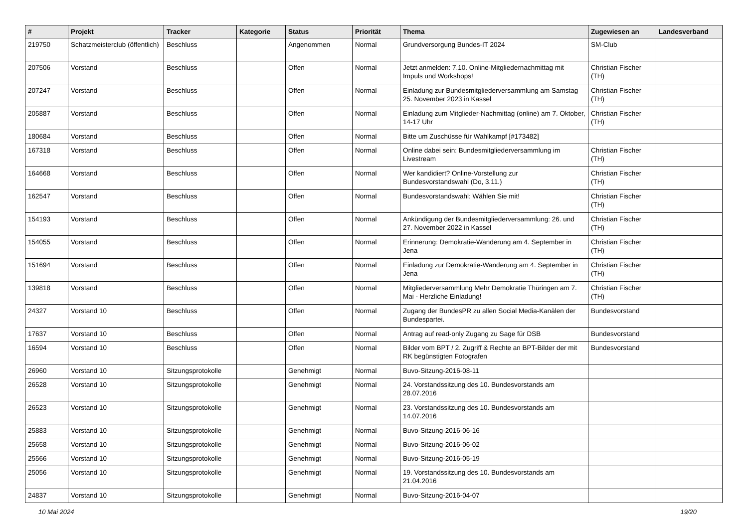| # | Projekt | Tracker | Kategorie | Status | Priorität | Thema | Zugewiesen an | Landesverband |
| --- | --- | --- | --- | --- | --- | --- | --- | --- |
| 219750 | Schatzmeisterclub (öffentlich) | Beschluss | | Angenommen | Normal | Grundversorgung Bundes-IT 2024 | SM-Club | |
| 207506 | Vorstand | Beschluss | | Offen | Normal | Jetzt anmelden: 7.10. Online-Mitgliedernachmittag mit Impuls und Workshops! | Christian Fischer (TH) | |
| 207247 | Vorstand | Beschluss | | Offen | Normal | Einladung zur Bundesmitgliederversammlung am Samstag 25. November 2023 in Kassel | Christian Fischer (TH) | |
| 205887 | Vorstand | Beschluss | | Offen | Normal | Einladung zum Mitglieder-Nachmittag (online) am 7. Oktober, 14-17 Uhr | Christian Fischer (TH) | |
| 180684 | Vorstand | Beschluss | | Offen | Normal | Bitte um Zuschüsse für Wahlkampf [#173482] | | |
| 167318 | Vorstand | Beschluss | | Offen | Normal | Online dabei sein: Bundesmitgliederversammlung im Livestream | Christian Fischer (TH) | |
| 164668 | Vorstand | Beschluss | | Offen | Normal | Wer kandidiert? Online-Vorstellung zur Bundesvorstandswahl (Do, 3.11.) | Christian Fischer (TH) | |
| 162547 | Vorstand | Beschluss | | Offen | Normal | Bundesvorstandswahl: Wählen Sie mit! | Christian Fischer (TH) | |
| 154193 | Vorstand | Beschluss | | Offen | Normal | Ankündigung der Bundesmitgliederversammlung: 26. und 27. November 2022 in Kassel | Christian Fischer (TH) | |
| 154055 | Vorstand | Beschluss | | Offen | Normal | Erinnerung: Demokratie-Wanderung am 4. September in Jena | Christian Fischer (TH) | |
| 151694 | Vorstand | Beschluss | | Offen | Normal | Einladung zur Demokratie-Wanderung am 4. September in Jena | Christian Fischer (TH) | |
| 139818 | Vorstand | Beschluss | | Offen | Normal | Mitgliederversammlung Mehr Demokratie Thüringen am 7. Mai - Herzliche Einladung! | Christian Fischer (TH) | |
| 24327 | Vorstand 10 | Beschluss | | Offen | Normal | Zugang der BundesPR zu allen Social Media-Kanälen der Bundespartei. | Bundesvorstand | |
| 17637 | Vorstand 10 | Beschluss | | Offen | Normal | Antrag auf read-only Zugang zu Sage für DSB | Bundesvorstand | |
| 16594 | Vorstand 10 | Beschluss | | Offen | Normal | Bilder vom BPT / 2. Zugriff & Rechte an BPT-Bilder der mit RK begünstigten Fotografen | Bundesvorstand | |
| 26960 | Vorstand 10 | Sitzungsprotokolle | | Genehmigt | Normal | Buvo-Sitzung-2016-08-11 | | |
| 26528 | Vorstand 10 | Sitzungsprotokolle | | Genehmigt | Normal | 24. Vorstandssitzung des 10. Bundesvorstands am 28.07.2016 | | |
| 26523 | Vorstand 10 | Sitzungsprotokolle | | Genehmigt | Normal | 23. Vorstandssitzung des 10. Bundesvorstands am 14.07.2016 | | |
| 25883 | Vorstand 10 | Sitzungsprotokolle | | Genehmigt | Normal | Buvo-Sitzung-2016-06-16 | | |
| 25658 | Vorstand 10 | Sitzungsprotokolle | | Genehmigt | Normal | Buvo-Sitzung-2016-06-02 | | |
| 25566 | Vorstand 10 | Sitzungsprotokolle | | Genehmigt | Normal | Buvo-Sitzung-2016-05-19 | | |
| 25056 | Vorstand 10 | Sitzungsprotokolle | | Genehmigt | Normal | 19. Vorstandssitzung des 10. Bundesvorstands am 21.04.2016 | | |
| 24837 | Vorstand 10 | Sitzungsprotokolle | | Genehmigt | Normal | Buvo-Sitzung-2016-04-07 | | |
10 Mai 2024 19/20